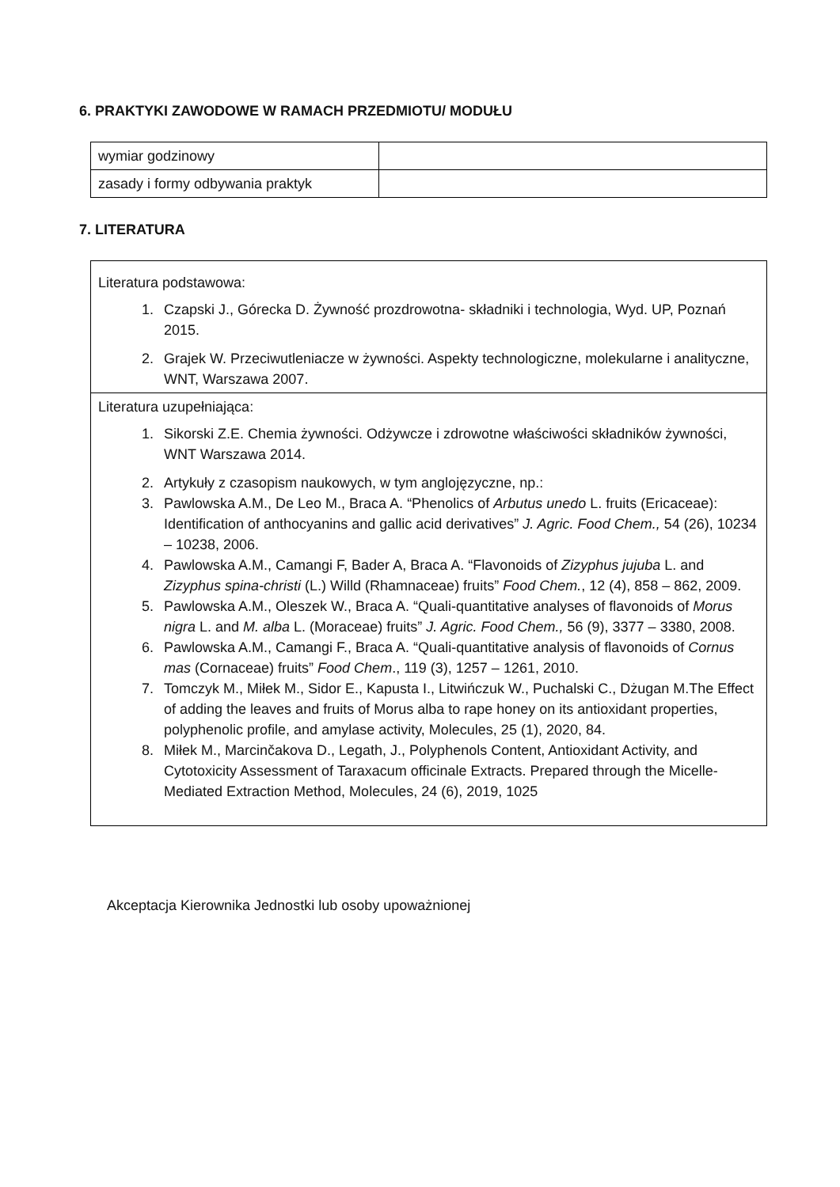6. PRAKTYKI ZAWODOWE W RAMACH PRZEDMIOTU/ MODUŁU
| wymiar godzinowy | |
| zasady i formy odbywania praktyk | |
7. LITERATURA
| Literatura podstawowa: 1. Czapski J., Górecka D. Żywność prozdrowotna- składniki i technologia, Wyd. UP, Poznań 2015. 2. Grajek W. Przeciwutleniacze w żywności. Aspekty technologiczne, molekularne i analityczne, WNT, Warszawa 2007. |
| Literatura uzupełniająca: 1. Sikorski Z.E. Chemia żywności. Odżywcze i zdrowotne właściwości składników żywności, WNT Warszawa 2014. 2. Artykuły z czasopism naukowych, w tym anglojęzyczne, np.: 3. Pawlowska A.M., De Leo M., Braca A. “Phenolics of Arbutus unedo L. fruits (Ericaceae): Identification of anthocyanins and gallic acid derivatives” J. Agric. Food Chem., 54 (26), 10234 – 10238, 2006. 4. Pawlowska A.M., Camangi F, Bader A, Braca A. “Flavonoids of Zizyphus jujuba L. and Zizyphus spina-christi (L.) Willd (Rhamnaceae) fruits” Food Chem. , 12 (4), 858 – 862, 2009. 5. Pawlowska A.M., Oleszek W., Braca A. “Quali-quantitative analyses of flavonoids of Morus nigra L. and M. alba L. (Moraceae) fruits” J. Agric. Food Chem., 56 (9), 3377 – 3380, 2008. 6. Pawlowska A.M., Camangi F., Braca A. “Quali-quantitative analysis of flavonoids of Cornus mas (Cornaceae) fruits” Food Chem ., 119 (3), 1257 – 1261, 2010. 7. Tomczyk M., Miłek M., Sidor E., Kapusta I., Litwińczuk W., Puchalski C., Dżugan M.The Effect of adding the leaves and fruits of Morus alba to rape honey on its antioxidant properties, polyphenolic profile, and amylase activity, Molecules, 25 (1), 2020, 84. 8. Miłek M., Marcinčakova D., Legath, J., Polyphenols Content, Antioxidant Activity, and Cytotoxicity Assessment of Taraxacum officinale Extracts. Prepared through the Micelle-Mediated Extraction Method, Molecules, 24 (6), 2019, 1025 |
Akceptacja Kierownika Jednostki lub osoby upoważnionej